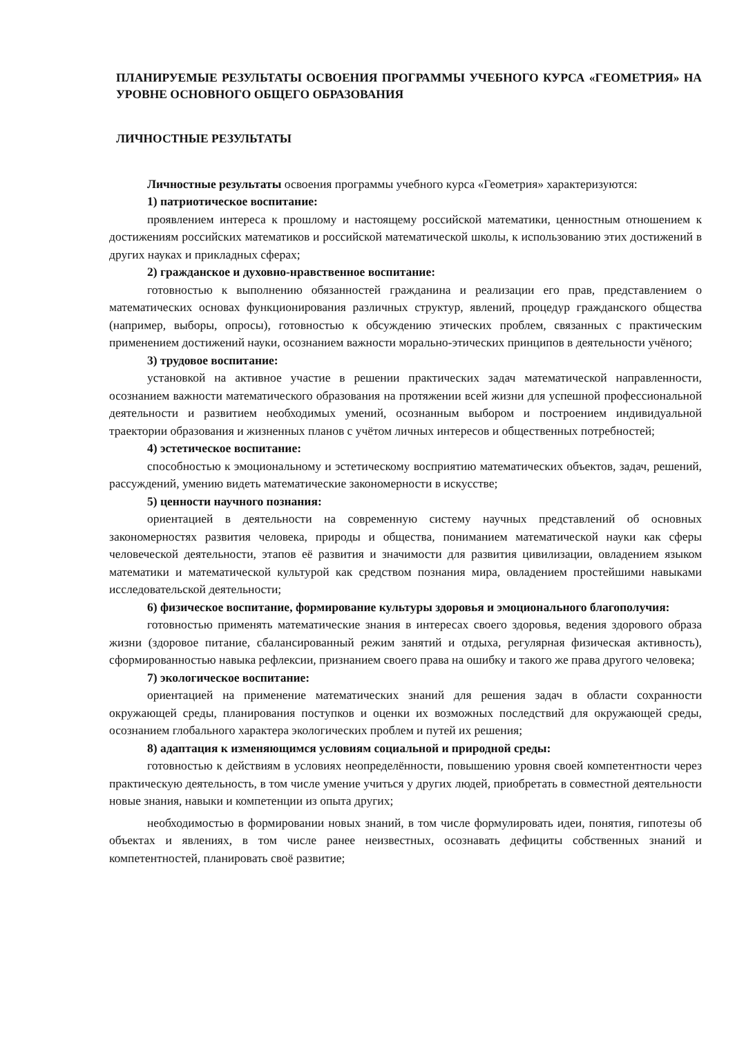ПЛАНИРУЕМЫЕ РЕЗУЛЬТАТЫ ОСВОЕНИЯ ПРОГРАММЫ УЧЕБНОГО КУРСА «ГЕОМЕТРИЯ» НА УРОВНЕ ОСНОВНОГО ОБЩЕГО ОБРАЗОВАНИЯ
ЛИЧНОСТНЫЕ РЕЗУЛЬТАТЫ
Личностные результаты освоения программы учебного курса «Геометрия» характеризуются:
1) патриотическое воспитание:
проявлением интереса к прошлому и настоящему российской математики, ценностным отношением к достижениям российских математиков и российской математической школы, к использованию этих достижений в других науках и прикладных сферах;
2) гражданское и духовно-нравственное воспитание:
готовностью к выполнению обязанностей гражданина и реализации его прав, представлением о математических основах функционирования различных структур, явлений, процедур гражданского общества (например, выборы, опросы), готовностью к обсуждению этических проблем, связанных с практическим применением достижений науки, осознанием важности морально-этических принципов в деятельности учёного;
3) трудовое воспитание:
установкой на активное участие в решении практических задач математической направленности, осознанием важности математического образования на протяжении всей жизни для успешной профессиональной деятельности и развитием необходимых умений, осознанным выбором и построением индивидуальной траектории образования и жизненных планов с учётом личных интересов и общественных потребностей;
4) эстетическое воспитание:
способностью к эмоциональному и эстетическому восприятию математических объектов, задач, решений, рассуждений, умению видеть математические закономерности в искусстве;
5) ценности научного познания:
ориентацией в деятельности на современную систему научных представлений об основных закономерностях развития человека, природы и общества, пониманием математической науки как сферы человеческой деятельности, этапов её развития и значимости для развития цивилизации, овладением языком математики и математической культурой как средством познания мира, овладением простейшими навыками исследовательской деятельности;
6) физическое воспитание, формирование культуры здоровья и эмоционального благополучия:
готовностью применять математические знания в интересах своего здоровья, ведения здорового образа жизни (здоровое питание, сбалансированный режим занятий и отдыха, регулярная физическая активность), сформированностью навыка рефлексии, признанием своего права на ошибку и такого же права другого человека;
7) экологическое воспитание:
ориентацией на применение математических знаний для решения задач в области сохранности окружающей среды, планирования поступков и оценки их возможных последствий для окружающей среды, осознанием глобального характера экологических проблем и путей их решения;
8) адаптация к изменяющимся условиям социальной и природной среды:
готовностью к действиям в условиях неопределённости, повышению уровня своей компетентности через практическую деятельность, в том числе умение учиться у других людей, приобретать в совместной деятельности новые знания, навыки и компетенции из опыта других;
необходимостью в формировании новых знаний, в том числе формулировать идеи, понятия, гипотезы об объектах и явлениях, в том числе ранее неизвестных, осознавать дефициты собственных знаний и компетентностей, планировать своё развитие;